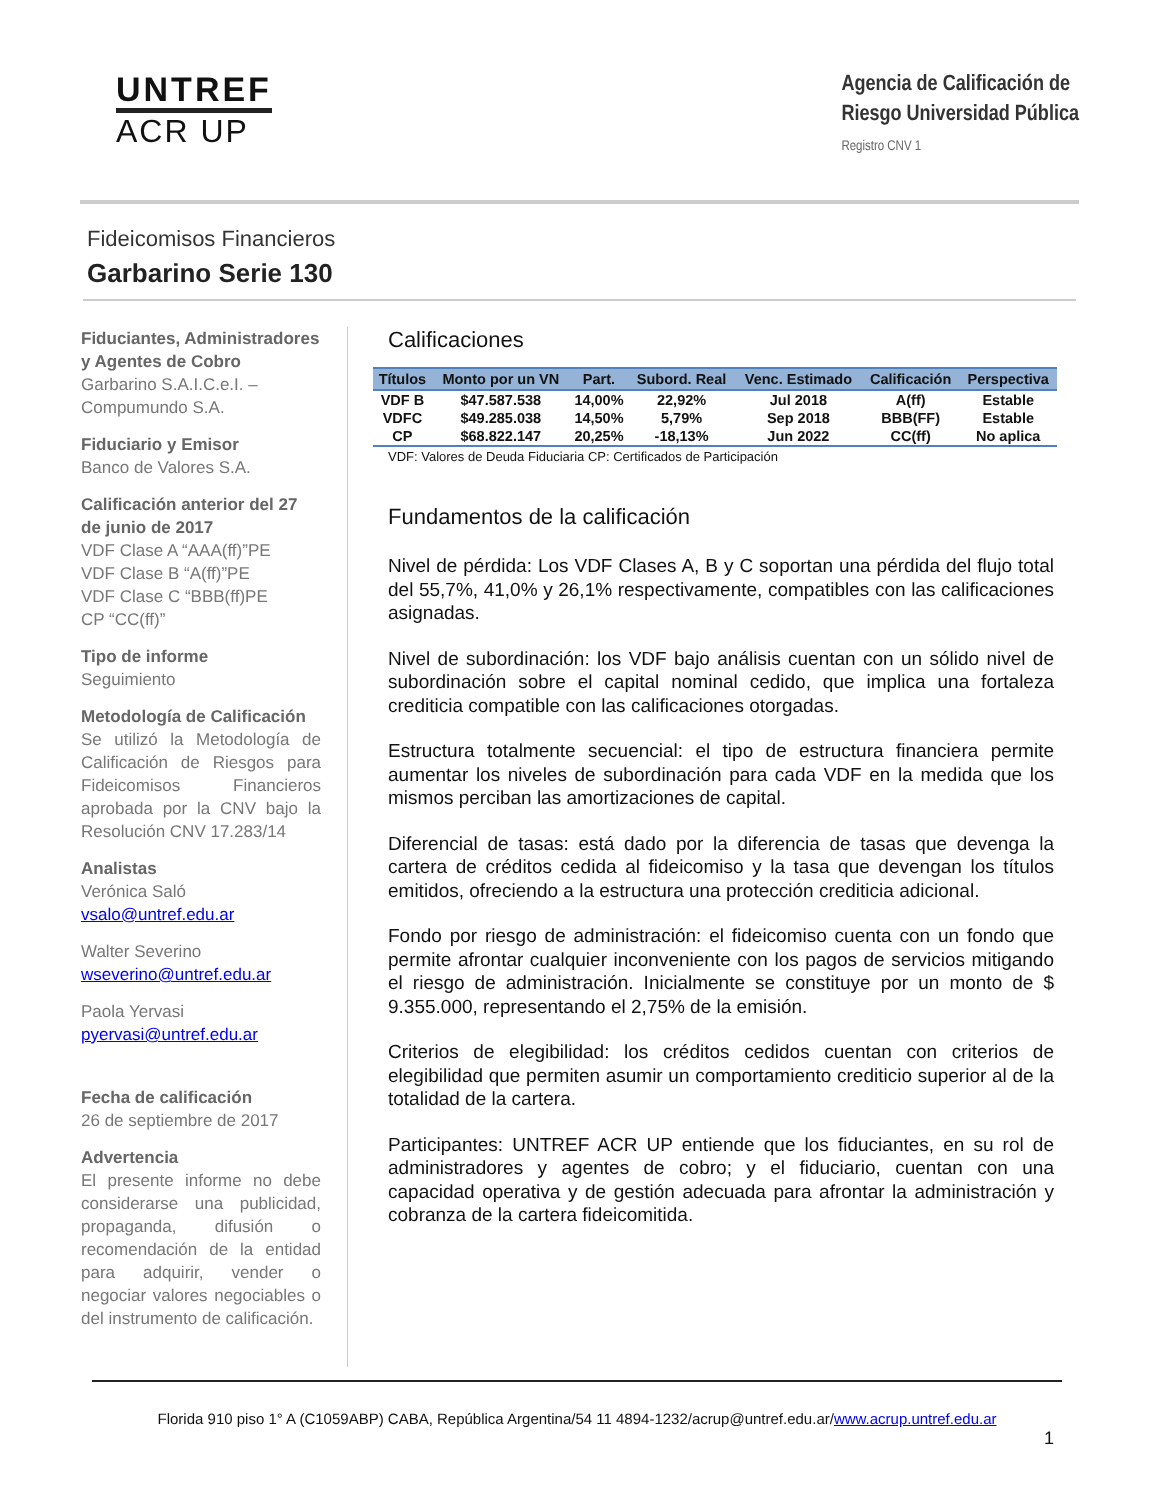UNTREF
ACR UP
Agencia de Calificación de
Riesgo Universidad Pública
Registro CNV 1
Fideicomisos Financieros
Garbarino Serie 130
Fiduciantes, Administradores y Agentes de Cobro
Garbarino S.A.I.C.e.I. – Compumundo S.A.
Fiduciario y Emisor
Banco de Valores S.A.
Calificación anterior del 27 de junio de 2017
VDF Clase A “AAA(ff)”PE
VDF Clase B “A(ff)”PE
VDF Clase C “BBB(ff)PE
CP “CC(ff)”
Tipo de informe
Seguimiento
Metodología de Calificación
Se utilizó la Metodología de Calificación de Riesgos para Fideicomisos Financieros aprobada por la CNV bajo la Resolución CNV 17.283/14
Analistas
Verónica Saló
vsalo@untref.edu.ar
Walter Severino
wseverino@untref.edu.ar
Paola Yervasi
pyervasi@untref.edu.ar
Fecha de calificación
26 de septiembre de 2017
Advertencia
El presente informe no debe considerarse una publicidad, propaganda, difusión o recomendación de la entidad para adquirir, vender o negociar valores negociables o del instrumento de calificación.
Calificaciones
| Títulos | Monto por un VN | Part. | Subord. Real | Venc. Estimado | Calificación | Perspectiva |
| --- | --- | --- | --- | --- | --- | --- |
| VDF B | $47.587.538 | 14,00% | 22,92% | Jul 2018 | A(ff) | Estable |
| VDFC | $49.285.038 | 14,50% | 5,79% | Sep 2018 | BBB(FF) | Estable |
| CP | $68.822.147 | 20,25% | -18,13% | Jun 2022 | CC(ff) | No aplica |
VDF: Valores de Deuda Fiduciaria CP: Certificados de Participación
Fundamentos de la calificación
Nivel de pérdida: Los VDF Clases A, B y C soportan una pérdida del flujo total del 55,7%, 41,0% y 26,1% respectivamente, compatibles con las calificaciones asignadas.
Nivel de subordinación: los VDF bajo análisis cuentan con un sólido nivel de subordinación sobre el capital nominal cedido, que implica una fortaleza crediticia compatible con las calificaciones otorgadas.
Estructura totalmente secuencial: el tipo de estructura financiera permite aumentar los niveles de subordinación para cada VDF en la medida que los mismos perciban las amortizaciones de capital.
Diferencial de tasas: está dado por la diferencia de tasas que devenga la cartera de créditos cedida al fideicomiso y la tasa que devengan los títulos emitidos, ofreciendo a la estructura una protección crediticia adicional.
Fondo por riesgo de administración: el fideicomiso cuenta con un fondo que permite afrontar cualquier inconveniente con los pagos de servicios mitigando el riesgo de administración. Inicialmente se constituye por un monto de $ 9.355.000, representando el 2,75% de la emisión.
Criterios de elegibilidad: los créditos cedidos cuentan con criterios de elegibilidad que permiten asumir un comportamiento crediticio superior al de la totalidad de la cartera.
Participantes: UNTREF ACR UP entiende que los fiduciantes, en su rol de administradores y agentes de cobro; y el fiduciario, cuentan con una capacidad operativa y de gestión adecuada para afrontar la administración y cobranza de la cartera fideicomitida.
Florida 910 piso 1° A (C1059ABP) CABA, República Argentina/54 11 4894-1232/acrup@untref.edu.ar/www.acrup.untref.edu.ar
1